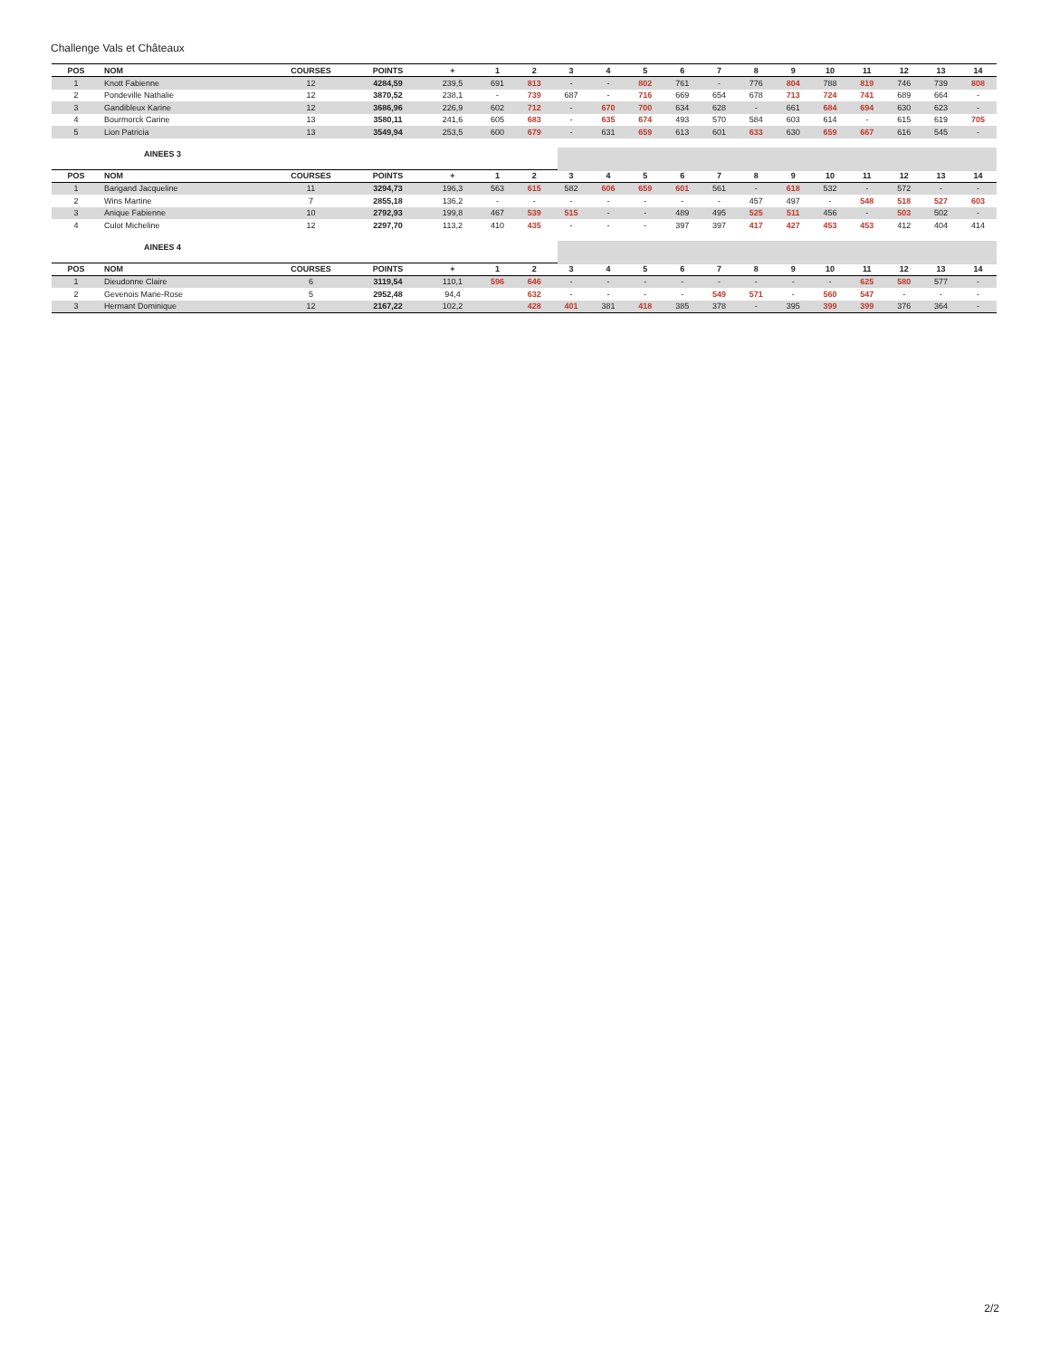Challenge Vals et Châteaux
| POS | NOM | COURSES | POINTS | + | 1 | 2 | 3 | 4 | 5 | 6 | 7 | 8 | 9 | 10 | 11 | 12 | 13 | 14 |
| --- | --- | --- | --- | --- | --- | --- | --- | --- | --- | --- | --- | --- | --- | --- | --- | --- | --- | --- |
| 1 | Knott Fabienne | 12 | 4284,59 | 239,5 | 691 | 813 | - | - | 802 | 761 | - | 776 | 804 | 788 | 819 | 746 | 739 | 808 |
| 2 | Pondeville Nathalie | 12 | 3870,52 | 238,1 | - | 739 | 687 | - | 716 | 669 | 654 | 678 | 713 | 724 | 741 | 689 | 664 | - |
| 3 | Gandibleux Karine | 12 | 3686,96 | 226,9 | 602 | 712 | - | 670 | 700 | 634 | 628 | - | 661 | 684 | 694 | 630 | 623 | - |
| 4 | Bourmorck Carine | 13 | 3580,11 | 241,6 | 605 | 683 | - | 635 | 674 | 493 | 570 | 584 | 603 | 614 | - | 615 | 619 | 705 |
| 5 | Lion Patricia | 13 | 3549,94 | 253,5 | 600 | 679 | - | 631 | 659 | 613 | 601 | 633 | 630 | 659 | 667 | 616 | 545 | - |
AINEES 3
| POS | NOM | COURSES | POINTS | + | 1 | 2 | 3 | 4 | 5 | 6 | 7 | 8 | 9 | 10 | 11 | 12 | 13 | 14 |
| --- | --- | --- | --- | --- | --- | --- | --- | --- | --- | --- | --- | --- | --- | --- | --- | --- | --- | --- |
| 1 | Barigand Jacqueline | 11 | 3294,73 | 196,3 | 563 | 615 | 582 | 606 | 659 | 601 | 561 | - | 618 | 532 | - | 572 | - | - |
| 2 | Wins Martine | 7 | 2855,18 | 136,2 | - | - | - | - | - | - | - | 457 | 497 | - | 548 | 518 | 527 | 603 |
| 3 | Anique Fabienne | 10 | 2792,93 | 199,8 | 467 | 539 | 515 | - | - | 489 | 495 | 525 | 511 | 456 | - | 503 | 502 | - |
| 4 | Culot Micheline | 12 | 2297,70 | 113,2 | 410 | 435 | - | - | - | 397 | 397 | 417 | 427 | 453 | 453 | 412 | 404 | 414 |
AINEES 4
| POS | NOM | COURSES | POINTS | + | 1 | 2 | 3 | 4 | 5 | 6 | 7 | 8 | 9 | 10 | 11 | 12 | 13 | 14 |
| --- | --- | --- | --- | --- | --- | --- | --- | --- | --- | --- | --- | --- | --- | --- | --- | --- | --- | --- |
| 1 | Dieudonne Claire | 6 | 3119,54 | 110,1 | 596 | 646 | - | - | - | - | - | - | - | - | 625 | 580 | 577 | - |
| 2 | Gevenois Marie-Rose | 5 | 2952,48 | 94,4 | | 632 | - | - | - | - | 549 | 571 | - | 560 | 547 | - | - | - |
| 3 | Hermant Dominique | 12 | 2167,22 | 102,2 | | 428 | 401 | 381 | 418 | 385 | 378 | - | 395 | 399 | 399 | 376 | 364 | - |
2/2